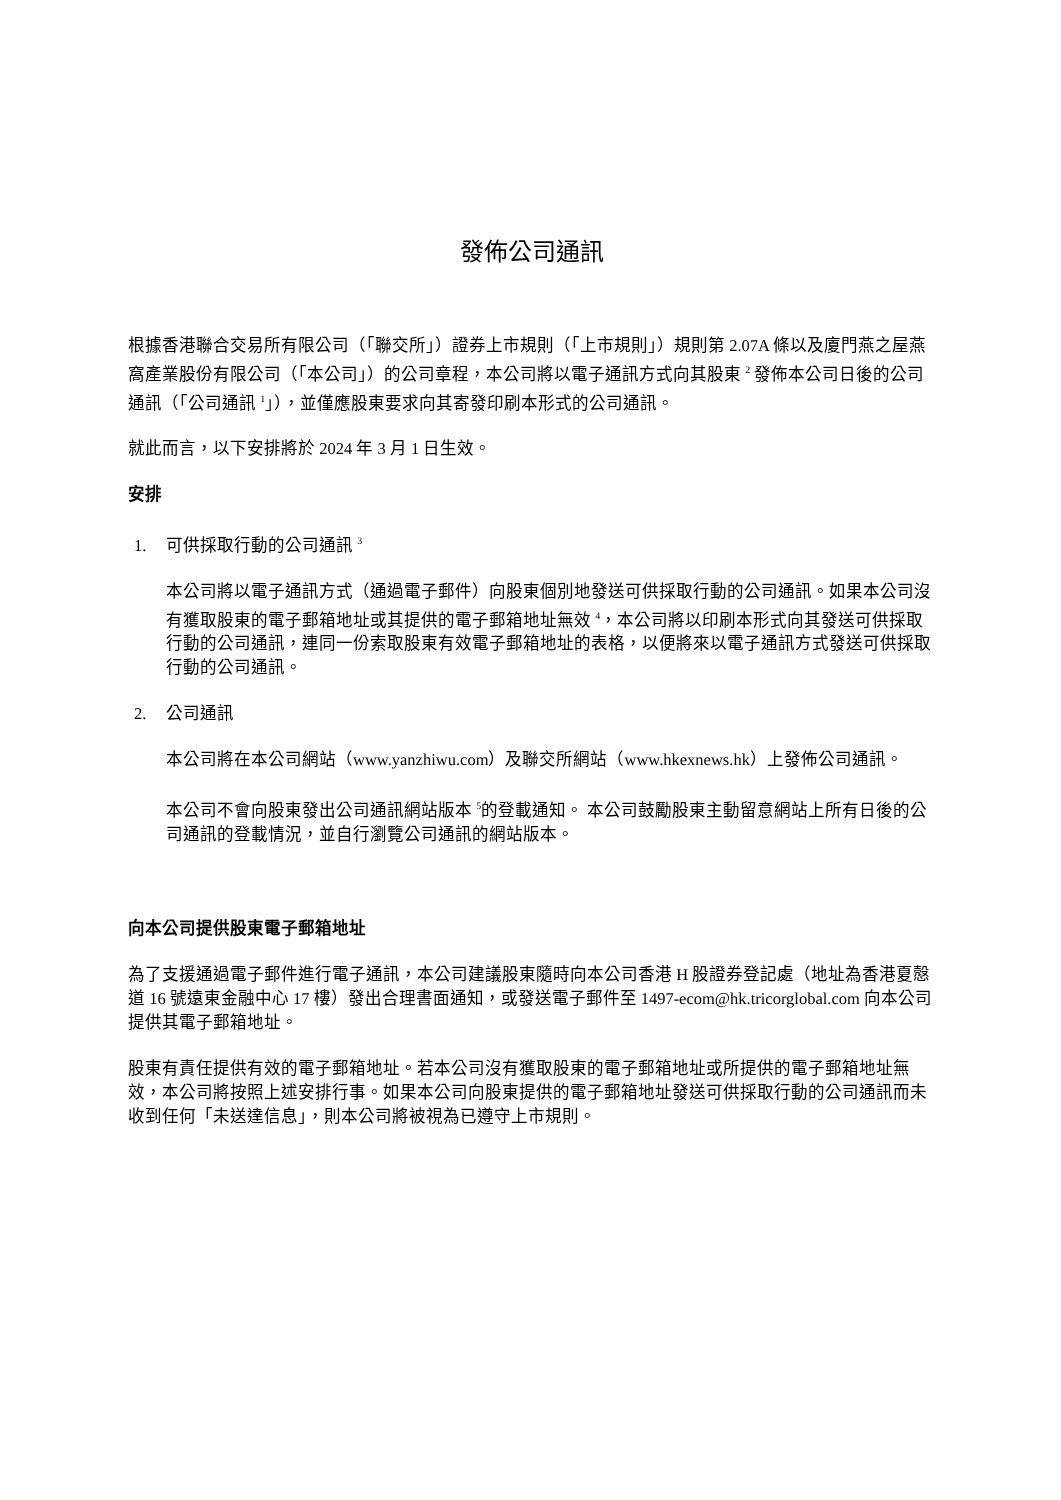發佈公司通訊
根據香港聯合交易所有限公司（「聯交所」）證券上市規則（「上市規則」）規則第 2.07A 條以及廈門燕之屋燕窩產業股份有限公司（「本公司」）的公司章程，本公司將以電子通訊方式向其股東 <sup>2</sup> 發佈本公司日後的公司通訊（「公司通訊 <sup>1</sup>」），並僅應股東要求向其寄發印刷本形式的公司通訊。
就此而言，以下安排將於 2024 年 3 月 1 日生效。
安排
1. 可供採取行動的公司通訊 <sup>3</sup>
本公司將以電子通訊方式（通過電子郵件）向股東個別地發送可供採取行動的公司通訊。如果本公司沒有獲取股東的電子郵箱地址或其提供的電子郵箱地址無效 <sup>4</sup>，本公司將以印刷本形式向其發送可供採取行動的公司通訊，連同一份索取股東有效電子郵箱地址的表格，以便將來以電子通訊方式發送可供採取行動的公司通訊。
2. 公司通訊
本公司將在本公司網站（www.yanzhiwu.com）及聯交所網站（www.hkexnews.hk）上發佈公司通訊。
本公司不會向股東發出公司通訊網站版本 <sup>5</sup>的登載通知。 本公司鼓勵股東主動留意網站上所有日後的公司通訊的登載情況，並自行瀏覽公司通訊的網站版本。
向本公司提供股東電子郵箱地址
為了支援通過電子郵件進行電子通訊，本公司建議股東隨時向本公司香港 H 股證券登記處（地址為香港夏慤道 16 號遠東金融中心 17 樓）發出合理書面通知，或發送電子郵件至 1497-ecom@hk.tricorglobal.com 向本公司提供其電子郵箱地址。
股東有責任提供有效的電子郵箱地址。若本公司沒有獲取股東的電子郵箱地址或所提供的電子郵箱地址無效，本公司將按照上述安排行事。如果本公司向股東提供的電子郵箱地址發送可供採取行動的公司通訊而未收到任何「未送達信息」，則本公司將被視為已遵守上市規則。